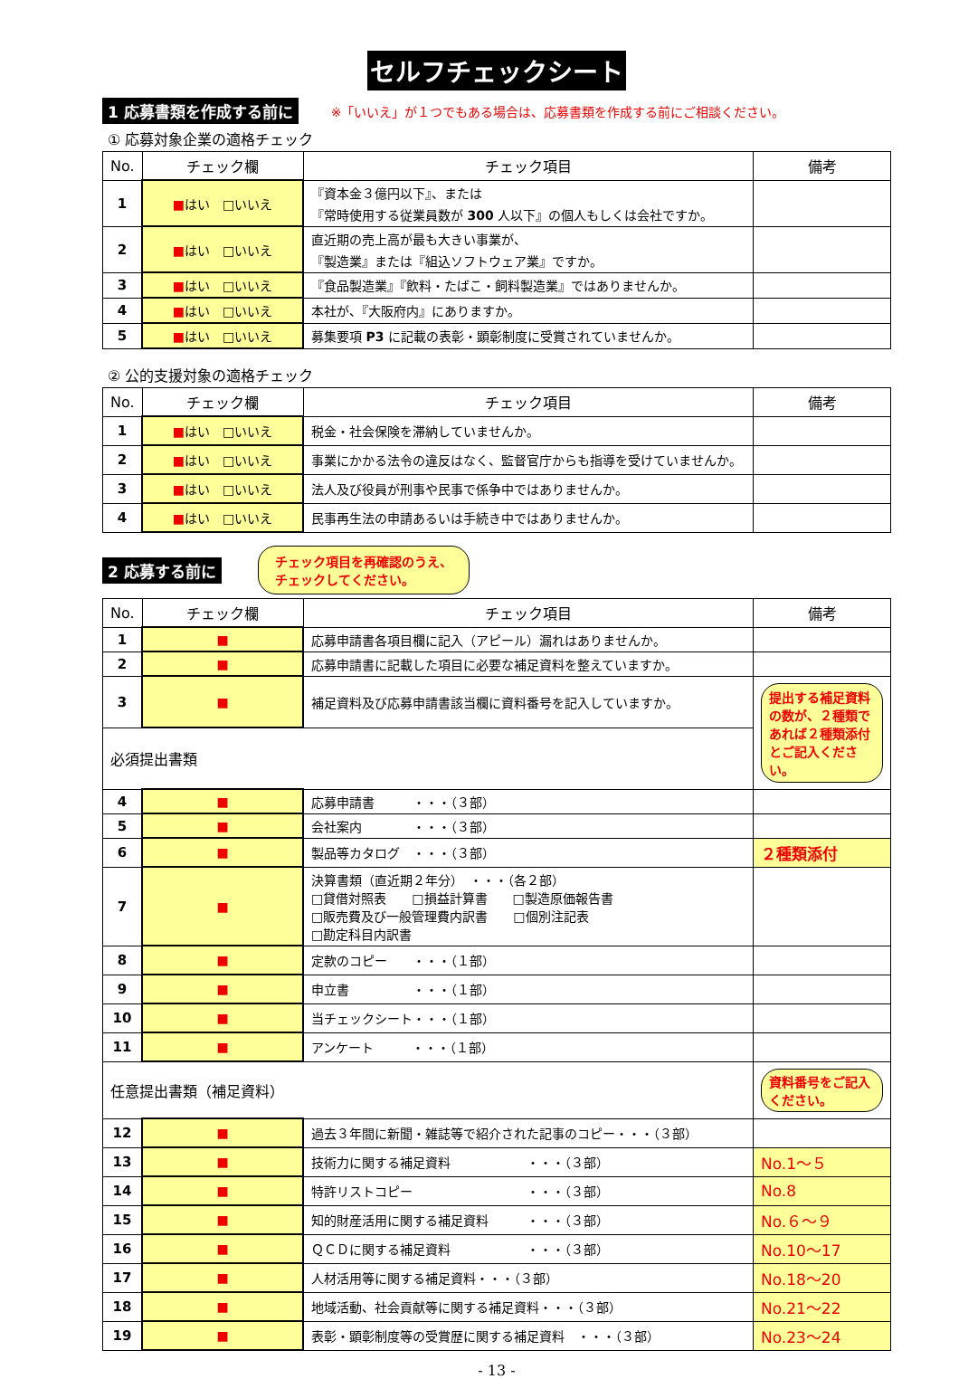セルフチェックシート
1 応募書類を作成する前に ※「いいえ」が１つでもある場合は、応募書類を作成する前にご相談ください。
① 応募対象企業の適格チェック
| No. | チェック欄 | チェック項目 | 備考 |
| --- | --- | --- | --- |
| 1 | ■ はい □いいえ | 『資本金３億円以下』、または 『常時使用する従業員数が 300 人以下』の個人もしくは会社ですか。 | |
| 2 | ■ はい □いいえ | 直近期の売上高が最も大きい事業が、 『製造業』または『組込ソフトウェア業』ですか。 | |
| 3 | ■ はい □いいえ | 『食品製造業』『飲料・たばこ・飼料製造業』ではありませんか。 | |
| 4 | ■ はい □いいえ | 本社が、『大阪府内』にありますか。 | |
| 5 | ■ はい □いいえ | 募集要項 P3 に記載の表彰・顕彰制度に受賞されていませんか。 | |
② 公的支援対象の適格チェック
| No. | チェック欄 | チェック項目 | 備考 |
| --- | --- | --- | --- |
| 1 | ■ はい □いいえ | 税金・社会保険を滞納していませんか。 | |
| 2 | ■ はい □いいえ | 事業にかかる法令の違反はなく、監督官庁からも指導を受けていませんか。 | |
| 3 | ■ はい □いいえ | 法人及び役員が刑事や民事で係争中ではありませんか。 | |
| 4 | ■ はい □いいえ | 民事再生法の申請あるいは手続き中ではありませんか。 | |
2 応募する前に チェック項目を再確認のうえ、
チェックしてください。
| No. | チェック欄 | チェック項目 | 備考 |
| --- | --- | --- | --- |
| 1 | ■ | 応募申請書各項目欄に記入（アピール）漏れはありませんか。 | |
| 2 | ■ | 応募申請書に記載した項目に必要な補足資料を整えていますか。 | |
| 3 | ■ | 補足資料及び応募申請書該当欄に資料番号を記入していますか。 | 提出する補足資料の数が、２種類であれば２種類添付とご記入ください。 |
| 必須提出書類 | | | |
| 4 | ■ | 応募申請書 ・・・（３部） | |
| 5 | ■ | 会社案内 ・・・（３部） | |
| 6 | ■ | 製品等カタログ ・・・（３部） | ２種類添付 |
| 7 | ■ | 決算書類（直近期２年分） ・・・（各２部） □貸借対照表 □損益計算書 □製造原価報告書 □販売費及び一般管理費内訳書 □個別注記表 □勘定科目内訳書 | |
| 8 | ■ | 定款のコピー ・・・（１部） | |
| 9 | ■ | 申立書 ・・・（１部） | |
| 10 | ■ | 当チェックシート・・・（１部） | |
| 11 | ■ | アンケート ・・・（１部） | |
| 任意提出書類（補足資料） | | | 資料番号をご記入ください。 |
| 12 | ■ | 過去３年間に新聞・雑誌等で紹介された記事のコピー・・・（３部） | |
| 13 | ■ | 技術力に関する補足資料 ・・・（３部） | No.1～５ |
| 14 | ■ | 特許リストコピー ・・・（３部） | No.8 |
| 15 | ■ | 知的財産活用に関する補足資料 ・・・（３部） | No.６～９ |
| 16 | ■ | ＱＣＤに関する補足資料 ・・・（３部） | No.10～17 |
| 17 | ■ | 人材活用等に関する補足資料・・・（３部） | No.18～20 |
| 18 | ■ | 地域活動、社会貢献等に関する補足資料・・・（３部） | No.21～22 |
| 19 | ■ | 表彰・顕彰制度等の受賞歴に関する補足資料 ・・・（３部） | No.23～24 |
- 13 -